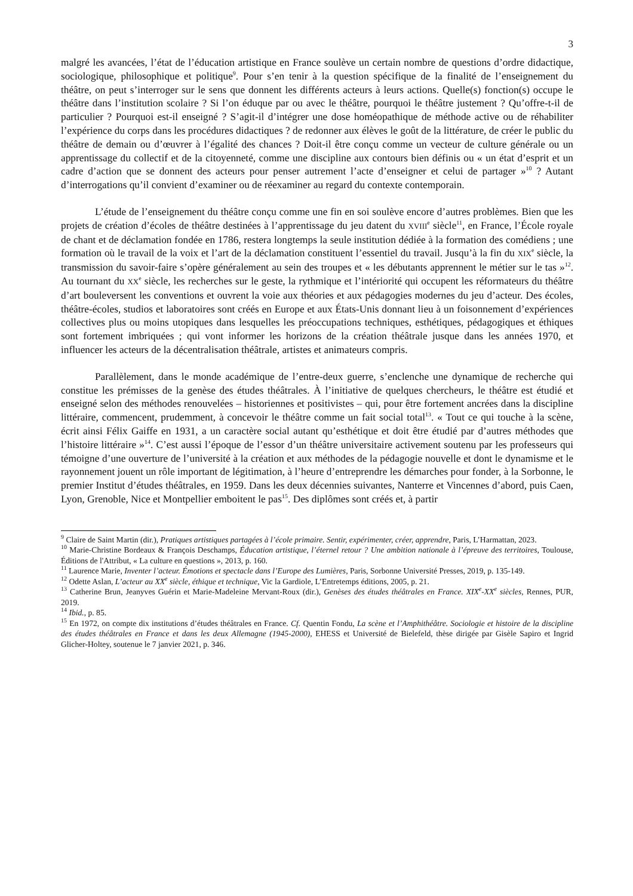3
malgré les avancées, l’état de l’éducation artistique en France soulève un certain nombre de questions d’ordre didactique, sociologique, philosophique et politique<sup>9</sup>. Pour s’en tenir à la question spécifique de la finalité de l’enseignement du théâtre, on peut s’interroger sur le sens que donnent les différents acteurs à leurs actions. Quelle(s) fonction(s) occupe le théâtre dans l’institution scolaire ? Si l’on éduque par ou avec le théâtre, pourquoi le théâtre justement ? Qu’offre-t-il de particulier ? Pourquoi est-il enseigné ? S’agit-il d’intégrer une dose homéopathique de méthode active ou de réhabiliter l’expérience du corps dans les procédures didactiques ? de redonner aux élèves le goût de la littérature, de créer le public du théâtre de demain ou d’œuvrer à l’égalité des chances ? Doit-il être conçu comme un vecteur de culture générale ou un apprentissage du collectif et de la citoyenneté, comme une discipline aux contours bien définis ou « un état d’esprit et un cadre d’action que se donnent des acteurs pour penser autrement l’acte d’enseigner et celui de partager »<sup>10</sup> ? Autant d’interrogations qu’il convient d’examiner ou de réexaminer au regard du contexte contemporain.
L’étude de l’enseignement du théâtre conçu comme une fin en soi soulève encore d’autres problèmes. Bien que les projets de création d’écoles de théâtre destinées à l’apprentissage du jeu datent du XVIII<sup>e</sup> siècle<sup>11</sup>, en France, l’École royale de chant et de déclamation fondée en 1786, restera longtemps la seule institution dédiée à la formation des comédiens ; une formation où le travail de la voix et l’art de la déclamation constituent l’essentiel du travail. Jusqu’à la fin du XIX<sup>e</sup> siècle, la transmission du savoir-faire s’opère généralement au sein des troupes et « les débutants apprennent le métier sur le tas »<sup>12</sup>. Au tournant du XX<sup>e</sup> siècle, les recherches sur le geste, la rythmique et l’intériorité qui occupent les réformateurs du théâtre d’art bouleversent les conventions et ouvrent la voie aux théories et aux pédagogies modernes du jeu d’acteur. Des écoles, théâtre-écoles, studios et laboratoires sont créés en Europe et aux États-Unis donnant lieu à un foisonnement d’expériences collectives plus ou moins utopiques dans lesquelles les préoccupations techniques, esthétiques, pédagogiques et éthiques sont fortement imbriquées ; qui vont informer les horizons de la création théâtrale jusque dans les années 1970, et influencer les acteurs de la décentralisation théâtrale, artistes et animateurs compris.
Parallèlement, dans le monde académique de l’entre-deux guerre, s’enclenche une dynamique de recherche qui constitue les prémisses de la genèse des études théâtrales. À l’initiative de quelques chercheurs, le théâtre est étudié et enseigné selon des méthodes renouvelées – historiennes et positivistes – qui, pour être fortement ancrées dans la discipline littéraire, commencent, prudemment, à concevoir le théâtre comme un fait social total<sup>13</sup>. « Tout ce qui touche à la scène, écrit ainsi Félix Gaiffe en 1931, a un caractère social autant qu’esthétique et doit être étudié par d’autres méthodes que l’histoire littéraire »<sup>14</sup>. C’est aussi l’époque de l’essor d’un théâtre universitaire activement soutenu par les professeurs qui témoigne d’une ouverture de l’université à la création et aux méthodes de la pédagogie nouvelle et dont le dynamisme et le rayonnement jouent un rôle important de légitimation, à l’heure d’entreprendre les démarches pour fonder, à la Sorbonne, le premier Institut d’études théâtrales, en 1959. Dans les deux décennies suivantes, Nanterre et Vincennes d’abord, puis Caen, Lyon, Grenoble, Nice et Montpellier emboitent le pas<sup>15</sup>. Des diplômes sont créés et, à partir
<sup>9</sup> Claire de Saint Martin (dir.), Pratiques artistiques partagées à l’école primaire. Sentir, expérimenter, créer, apprendre, Paris, L’Harmattan, 2023.
<sup>10</sup> Marie-Christine Bordeaux & François Deschamps, Éducation artistique, l’éternel retour ? Une ambition nationale à l’épreuve des territoires, Toulouse, Éditions de l'Attribut, « La culture en questions », 2013, p. 160.
<sup>11</sup> Laurence Marie, Inventer l’acteur. Émotions et spectacle dans l’Europe des Lumières, Paris, Sorbonne Université Presses, 2019, p. 135-149.
<sup>12</sup> Odette Aslan, L’acteur au XX<sup>e</sup> siècle, éthique et technique, Vic la Gardiole, L’Entretemps éditions, 2005, p. 21.
<sup>13</sup> Catherine Brun, Jeanyves Guérin et Marie-Madeleine Mervant-Roux (dir.), Genèses des études théâtrales en France. XIX<sup>e</sup>-XX<sup>e</sup> siècles, Rennes, PUR, 2019.
<sup>14</sup> Ibid., p. 85.
<sup>15</sup> En 1972, on compte dix institutions d’études théâtrales en France. Cf. Quentin Fondu, La scène et l’Amphithéâtre. Sociologie et histoire de la discipline des études théâtrales en France et dans les deux Allemagne (1945-2000), EHESS et Université de Bielefeld, thèse dirigée par Gisèle Sapiro et Ingrid Glicher-Holtey, soutenue le 7 janvier 2021, p. 346.